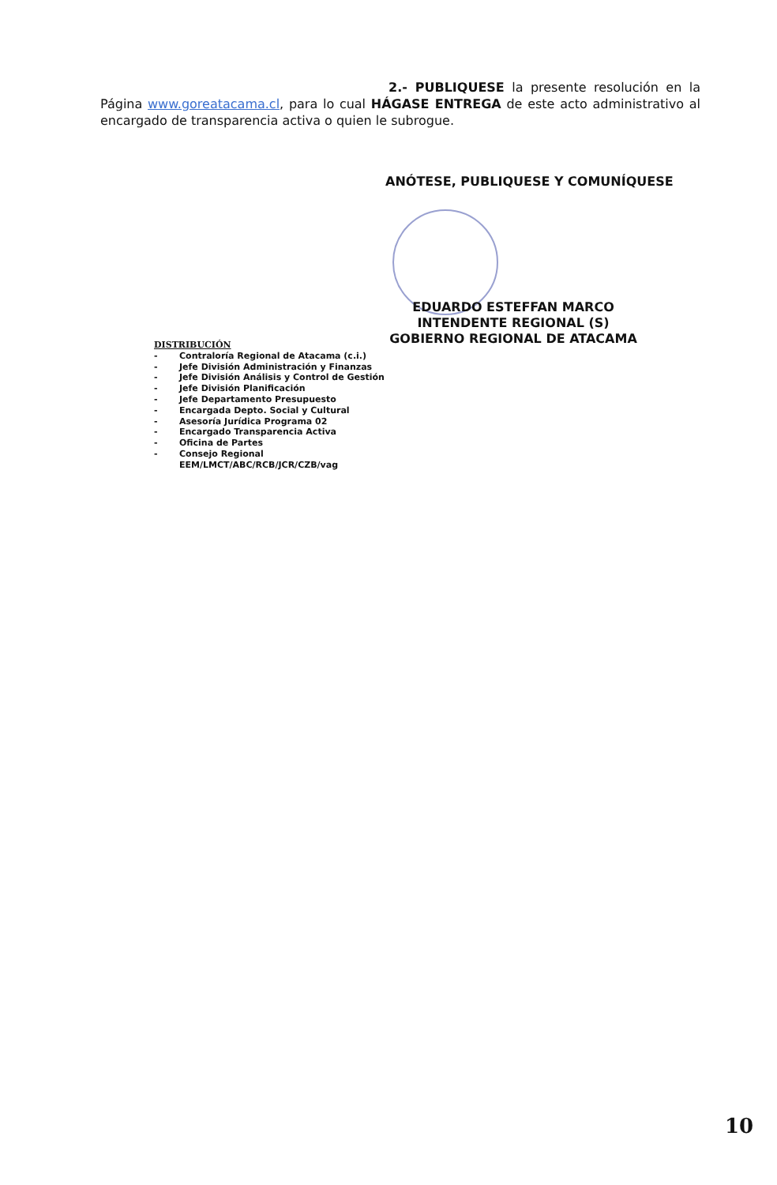2.- PUBLIQUESE la presente resolución en la Página www.goreatacama.cl, para lo cual HÁGASE ENTREGA de este acto administrativo al encargado de transparencia activa o quien le subrogue.
ANÓTESE, PUBLIQUESE Y COMUNÍQUESE
EDUARDO ESTEFFAN MARCO
INTENDENTE REGIONAL (S)
GOBIERNO REGIONAL DE ATACAMA
DISTRIBUCIÓN
- Contraloría Regional de Atacama (c.i.)
- Jefe División Administración y Finanzas
- Jefe División Análisis y Control de Gestión
- Jefe División Planificación
- Jefe Departamento Presupuesto
- Encargada Depto. Social y Cultural
- Asesoría Jurídica Programa 02
- Encargado Transparencia Activa
- Oficina de Partes
- Consejo Regional
EEM/LMCT/ABC/RCB/JCR/CZB/vag
10